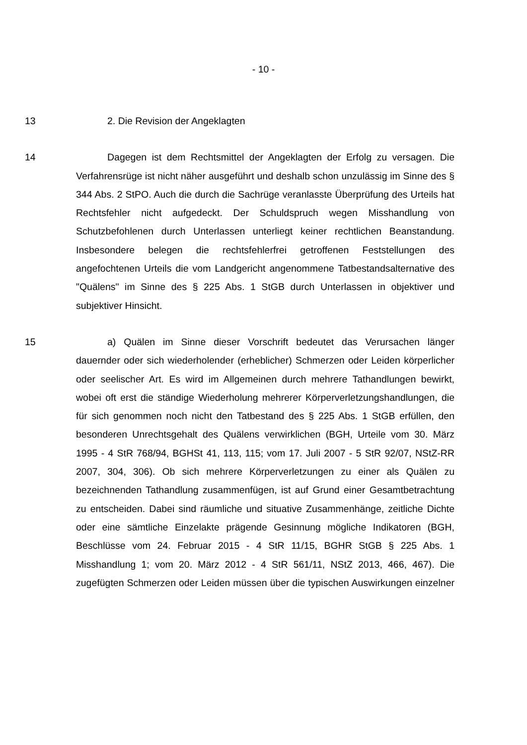- 10 -
13 2. Die Revision der Angeklagten
14 Dagegen ist dem Rechtsmittel der Angeklagten der Erfolg zu versagen. Die Verfahrensrüge ist nicht näher ausgeführt und deshalb schon unzulässig im Sinne des § 344 Abs. 2 StPO. Auch die durch die Sachrüge veranlasste Überprüfung des Urteils hat Rechtsfehler nicht aufgedeckt. Der Schuldspruch wegen Misshandlung von Schutzbefohlenen durch Unterlassen unterliegt keiner rechtlichen Beanstandung. Insbesondere belegen die rechtsfehlerfrei getroffenen Feststellungen des angefochtenen Urteils die vom Landgericht angenommene Tatbestandsalternative des "Quälens" im Sinne des § 225 Abs. 1 StGB durch Unterlassen in objektiver und subjektiver Hinsicht.
15 a) Quälen im Sinne dieser Vorschrift bedeutet das Verursachen länger dauernder oder sich wiederholender (erheblicher) Schmerzen oder Leiden körperlicher oder seelischer Art. Es wird im Allgemeinen durch mehrere Tathandlungen bewirkt, wobei oft erst die ständige Wiederholung mehrerer Körperverletzungshandlungen, die für sich genommen noch nicht den Tatbestand des § 225 Abs. 1 StGB erfüllen, den besonderen Unrechtsgehalt des Quälens verwirklichen (BGH, Urteile vom 30. März 1995 - 4 StR 768/94, BGHSt 41, 113, 115; vom 17. Juli 2007 - 5 StR 92/07, NStZ-RR 2007, 304, 306). Ob sich mehrere Körperverletzungen zu einer als Quälen zu bezeichnenden Tathandlung zusammenfügen, ist auf Grund einer Gesamtbetrachtung zu entscheiden. Dabei sind räumliche und situative Zusammenhänge, zeitliche Dichte oder eine sämtliche Einzelakte prägende Gesinnung mögliche Indikatoren (BGH, Beschlüsse vom 24. Februar 2015 - 4 StR 11/15, BGHR StGB § 225 Abs. 1 Misshandlung 1; vom 20. März 2012 - 4 StR 561/11, NStZ 2013, 466, 467). Die zugefügten Schmerzen oder Leiden müssen über die typischen Auswirkungen einzelner